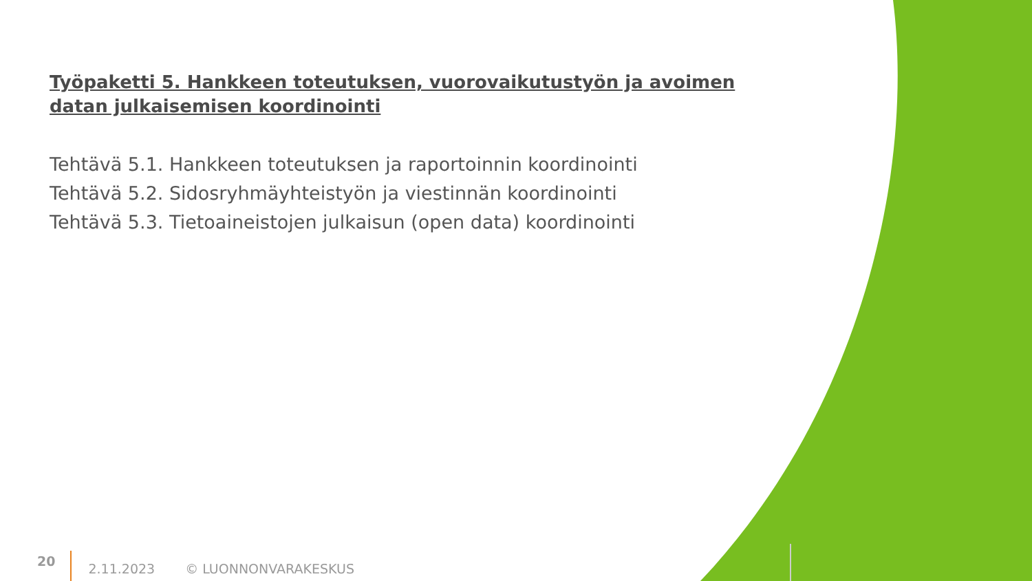Työpaketti 5. Hankkeen toteutuksen, vuorovaikutustyön ja avoimen datan julkaisemisen koordinointi
Tehtävä 5.1. Hankkeen toteutuksen ja raportoinnin koordinointi
Tehtävä 5.2. Sidosryhmäyhteistyön ja viestinnän koordinointi
Tehtävä 5.3. Tietoaineistojen julkaisun (open data) koordinointi
20 2.11.2023 © LUONNONVARAKESKUS